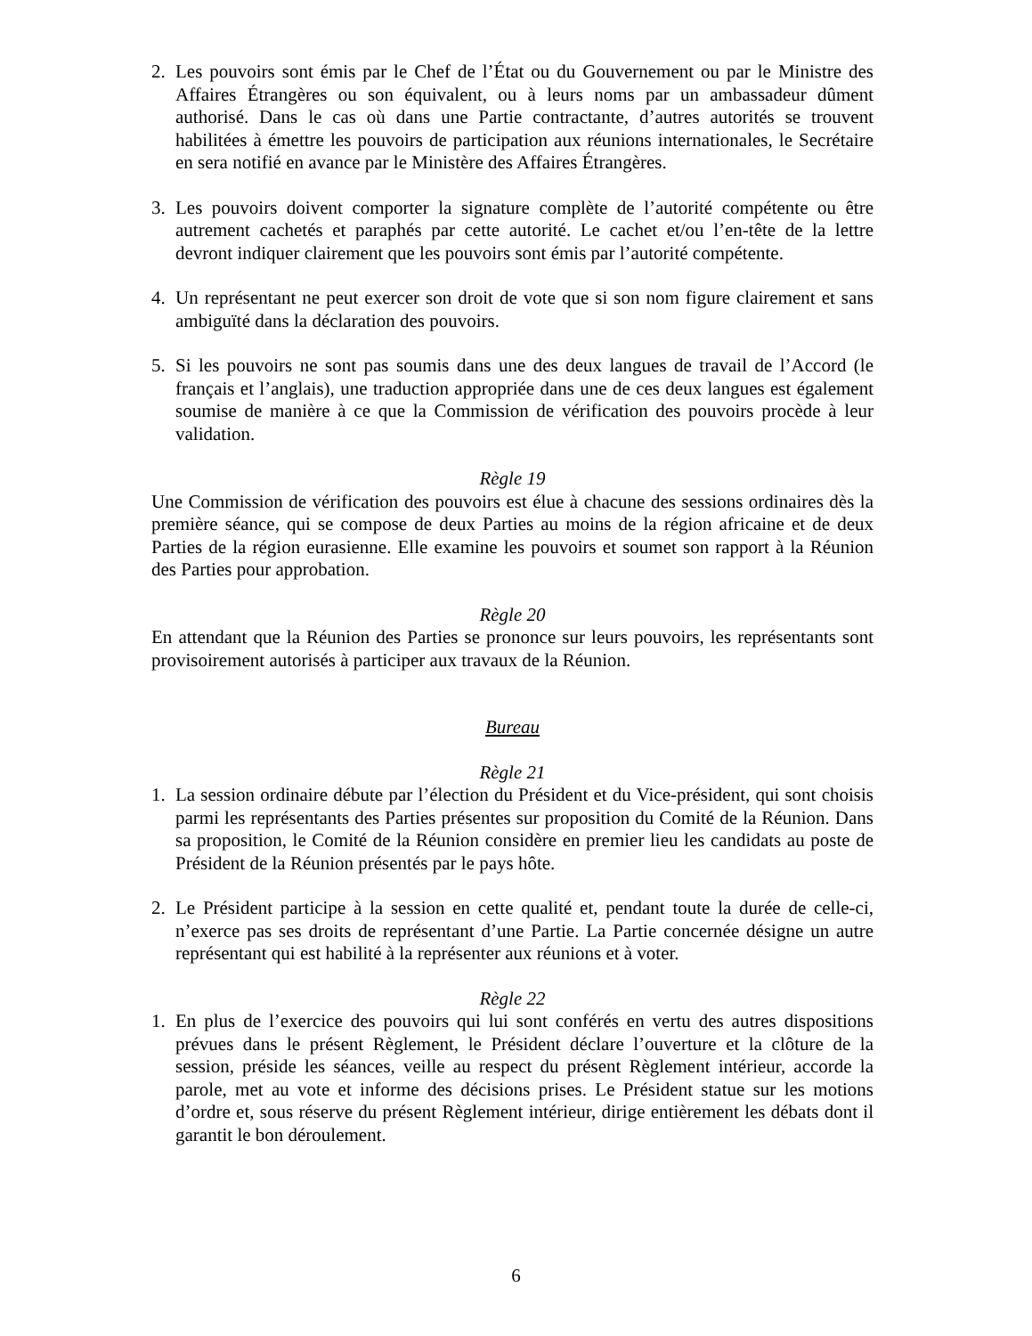2. Les pouvoirs sont émis par le Chef de l’État ou du Gouvernement ou par le Ministre des Affaires Étrangères ou son équivalent, ou à leurs noms par un ambassadeur dûment authorisé. Dans le cas où dans une Partie contractante, d’autres autorités se trouvent habilitées à émettre les pouvoirs de participation aux réunions internationales, le Secrétaire en sera notifié en avance par le Ministère des Affaires Étrangères.
3. Les pouvoirs doivent comporter la signature complète de l’autorité compétente ou être autrement cachetés et paraphés par cette autorité. Le cachet et/ou l’en-tête de la lettre devront indiquer clairement que les pouvoirs sont émis par l’autorité compétente.
4. Un représentant ne peut exercer son droit de vote que si son nom figure clairement et sans ambiguïté dans la déclaration des pouvoirs.
5. Si les pouvoirs ne sont pas soumis dans une des deux langues de travail de l’Accord (le français et l’anglais), une traduction appropriée dans une de ces deux langues est également soumise de manière à ce que la Commission de vérification des pouvoirs procède à leur validation.
Règle 19
Une Commission de vérification des pouvoirs est élue à chacune des sessions ordinaires dès la première séance, qui se compose de deux Parties au moins de la région africaine et de deux Parties de la région eurasienne. Elle examine les pouvoirs et soumet son rapport à la Réunion des Parties pour approbation.
Règle 20
En attendant que la Réunion des Parties se prononce sur leurs pouvoirs, les représentants sont provisoirement autorisés à participer aux travaux de la Réunion.
Bureau
Règle 21
1. La session ordinaire débute par l’élection du Président et du Vice-président, qui sont choisis parmi les représentants des Parties présentes sur proposition du Comité de la Réunion. Dans sa proposition, le Comité de la Réunion considère en premier lieu les candidats au poste de Président de la Réunion présentés par le pays hôte.
2. Le Président participe à la session en cette qualité et, pendant toute la durée de celle-ci, n’exerce pas ses droits de représentant d’une Partie. La Partie concernée désigne un autre représentant qui est habilité à la représenter aux réunions et à voter.
Règle 22
1. En plus de l’exercice des pouvoirs qui lui sont conférés en vertu des autres dispositions prévues dans le présent Règlement, le Président déclare l’ouverture et la clôture de la session, préside les séances, veille au respect du présent Règlement intérieur, accorde la parole, met au vote et informe des décisions prises. Le Président statue sur les motions d’ordre et, sous réserve du présent Règlement intérieur, dirige entièrement les débats dont il garantit le bon déroulement.
6